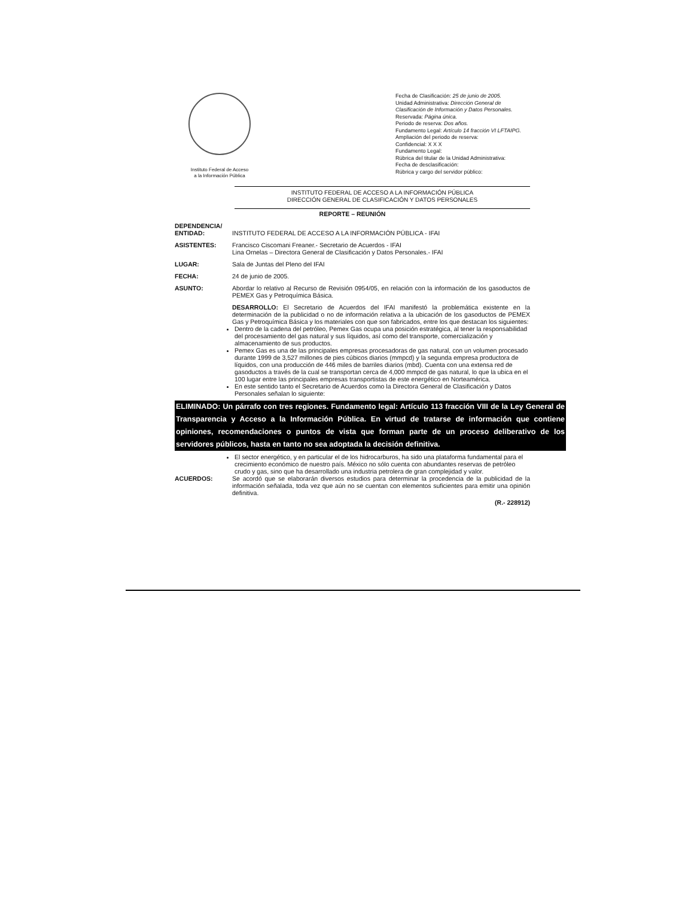Instituto Federal de Acceso
a la Información Pública
Fecha de Clasificación: 25 de junio de 2005.
Unidad Administrativa: Dirección General de Clasificación de Información y Datos Personales.
Reservada: Página única.
Periodo de reserva: Dos años.
Fundamento Legal: Artículo 14 fracción VI LFTAIPG.
Ampliación del periodo de reserva:
Confidencial: X X X
Fundamento Legal:
Rúbrica del titular de la Unidad Administrativa:
Fecha de desclasificación:
Rúbrica y cargo del servidor público:
INSTITUTO FEDERAL DE ACCESO A LA INFORMACIÓN PÚBLICA
DIRECCIÓN GENERAL DE CLASIFICACIÓN Y DATOS PERSONALES
REPORTE – REUNIÓN
DEPENDENCIA/
ENTIDAD:
INSTITUTO FEDERAL DE ACCESO A LA INFORMACIÓN PÚBLICA - IFAI
ASISTENTES: Francisco Ciscomani Freaner.- Secretario de Acuerdos - IFAI
Lina Ornelas – Directora General de Clasificación y Datos Personales.- IFAI
LUGAR: Sala de Juntas del Pleno del IFAI
FECHA: 24 de junio de 2005.
ASUNTO: Abordar lo relativo al Recurso de Revisión 0954/05, en relación con la información de los gasoductos de PEMEX Gas y Petroquímica Básica.
DESARROLLO: El Secretario de Acuerdos del IFAI manifestó la problemática existente en la determinación de la publicidad o no de información relativa a la ubicación de los gasoductos de PEMEX Gas y Petroquímica Básica y los materiales con que son fabricados, entre los que destacan los siguientes:
Dentro de la cadena del petróleo, Pemex Gas ocupa una posición estratégica, al tener la responsabilidad del procesamiento del gas natural y sus líquidos, así como del transporte, comercialización y almacenamiento de sus productos.
Pemex Gas es una de las principales empresas procesadoras de gas natural, con un volumen procesado durante 1999 de 3,527 millones de pies cúbicos diarios (mmpcd) y la segunda empresa productora de líquidos, con una producción de 446 miles de barriles diarios (mbd). Cuenta con una extensa red de gasoductos a través de la cual se transportan cerca de 4,000 mmpcd de gas natural, lo que la ubica en el 100 lugar entre las principales empresas transportistas de este energético en Norteamérica.
En este sentido tanto el Secretario de Acuerdos como la Directora General de Clasificación y Datos Personales señalan lo siguiente:
ELIMINADO: Un párrafo con tres regiones. Fundamento legal: Artículo 113 fracción VIII de la Ley General de Transparencia y Acceso a la Información Pública. En virtud de tratarse de información que contiene opiniones, recomendaciones o puntos de vista que forman parte de un proceso deliberativo de los servidores públicos, hasta en tanto no sea adoptada la decisión definitiva.
El sector energético, y en particular el de los hidrocarburos, ha sido una plataforma fundamental para el crecimiento económico de nuestro país. México no sólo cuenta con abundantes reservas de petróleo crudo y gas, sino que ha desarrollado una industria petrolera de gran complejidad y valor.
ACUERDOS: Se acordó que se elaborarán diversos estudios para determinar la procedencia de la publicidad de la información señalada, toda vez que aún no se cuentan con elementos suficientes para emitir una opinión definitiva.
(R.- 228912)